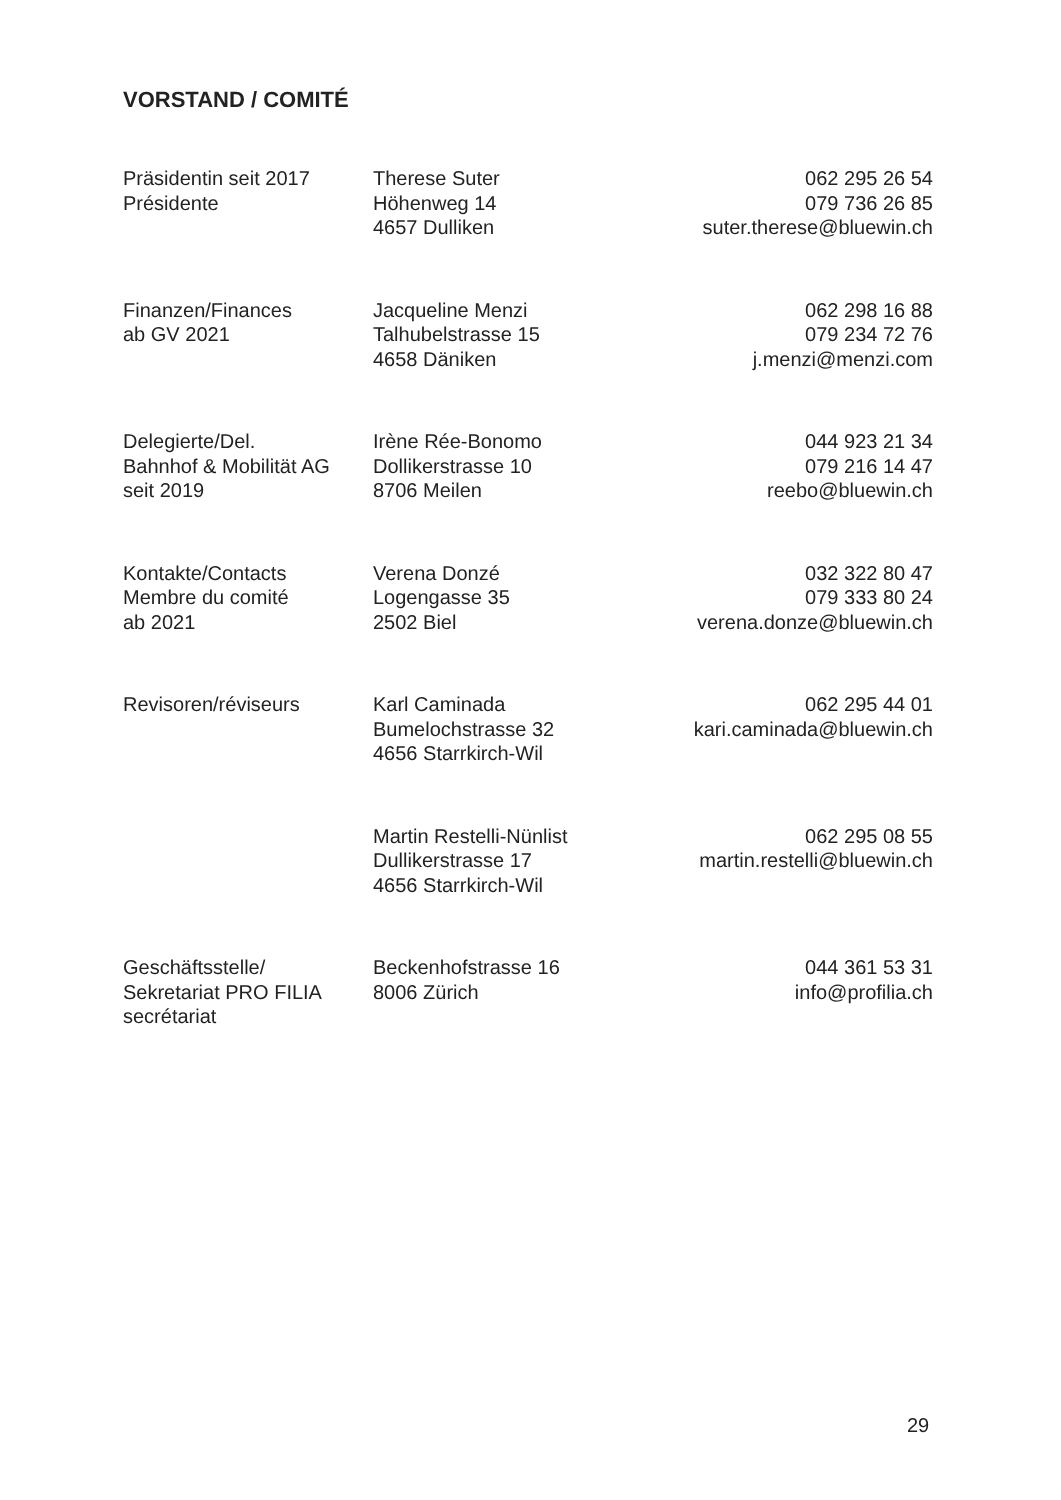VORSTAND / COMITÉ
| Präsidentin seit 2017 Présidente | Therese Suter Höhenweg 14 4657 Dulliken | 062 295 26 54 079 736 26 85 suter.therese@bluewin.ch |
| Finanzen/Finances ab GV 2021 | Jacqueline Menzi Talhubelstrasse 15 4658 Däniken | 062 298 16 88 079 234 72 76 j.menzi@menzi.com |
| Delegierte/Del. Bahnhof & Mobilität AG seit 2019 | Irène Rée-Bonomo Dollikerstrasse 10 8706 Meilen | 044 923 21 34 079 216 14 47 reebo@bluewin.ch |
| Kontakte/Contacts Membre du comité ab 2021 | Verena Donzé Logengasse 35 2502 Biel | 032 322 80 47 079 333 80 24 verena.donze@bluewin.ch |
| Revisoren/réviseurs | Karl Caminada Bumelochstrasse 32 4656 Starrkirch-Wil | 062 295 44 01 kari.caminada@bluewin.ch |
| | Martin Restelli-Nünlist Dullikerstrasse 17 4656 Starrkirch-Wil | 062 295 08 55 martin.restelli@bluewin.ch |
| Geschäftsstelle/ Sekretariat PRO FILIA secrétariat | Beckenhofstrasse 16 8006 Zürich | 044 361 53 31 info@profilia.ch |
29